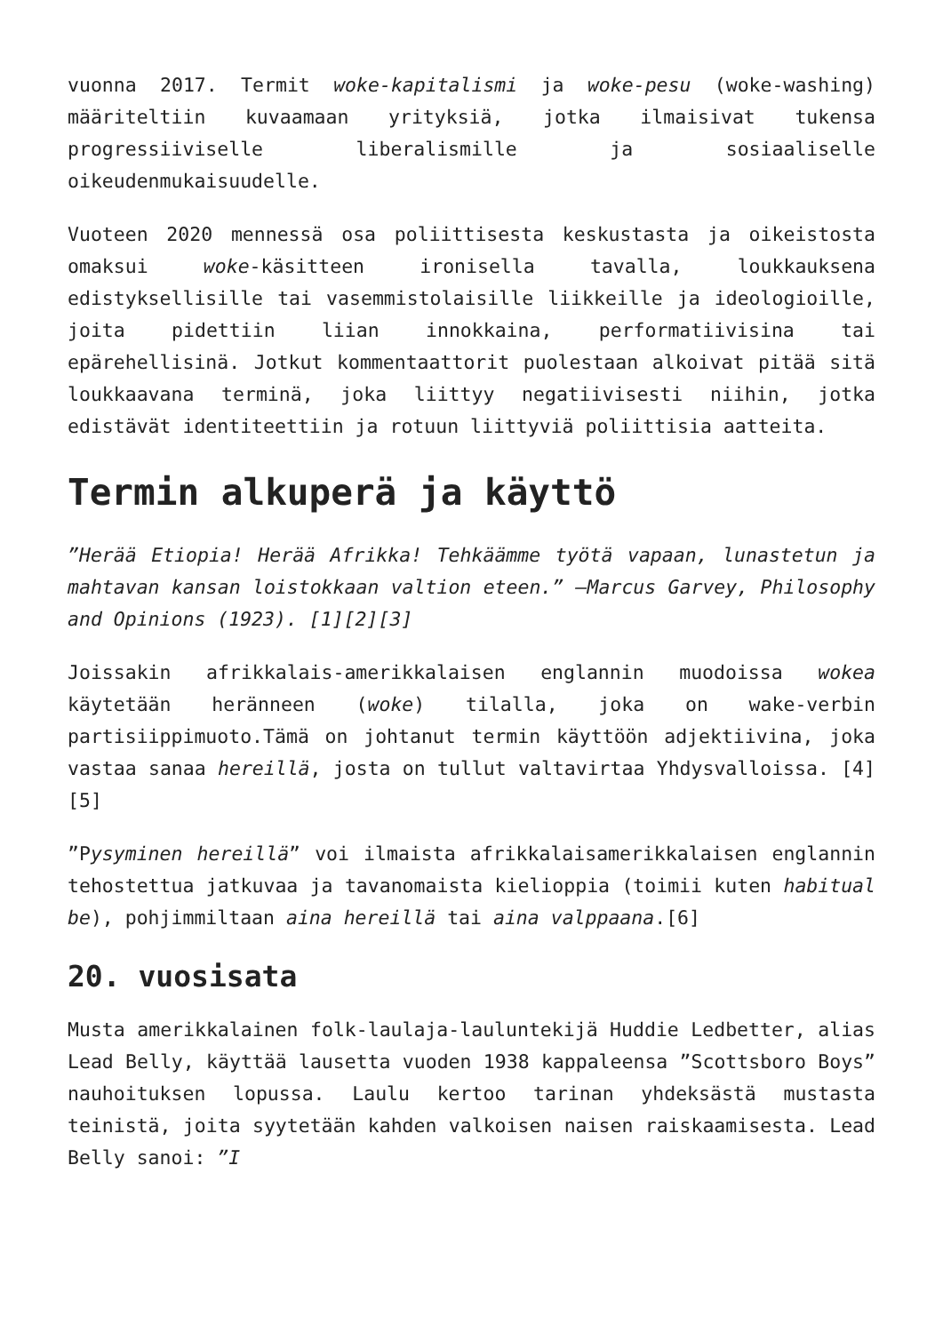vuonna 2017. Termit woke-kapitalismi ja woke-pesu (woke-washing) määriteltiin kuvaamaan yrityksiä, jotka ilmaisivat tukensa progressiiviselle liberalismille ja sosiaaliselle oikeudenmukaisuudelle.
Vuoteen 2020 mennessä osa poliittisesta keskustasta ja oikeistosta omaksui woke-käsitteen ironisella tavalla, loukkauksena edistyksellisille tai vasemmistolaisille liikkeille ja ideologioille, joita pidettiin liian innokkaina, performatiivisina tai epärehellisinä. Jotkut kommentaattorit puolestaan alkoivat pitää sitä loukkaavana terminä, joka liittyy negatiivisesti niihin, jotka edistävät identiteettiin ja rotuun liittyviä poliittisia aatteita.
Termin alkuperä ja käyttö
”Herää Etiopia! Herää Afrikka! Tehkäämme työtä vapaan, lunastetun ja mahtavan kansan loistokkaan valtion eteen.” —Marcus Garvey, Philosophy and Opinions (1923). [1][2][3]
Joissakin afrikkalais-amerikkalaisen englannin muodoissa wokea käytetään heränneen (woke) tilalla, joka on wake-verbin partisiippimuoto.Tämä on johtanut termin käyttöön adjektiivina, joka vastaa sanaa hereillä, josta on tullut valtavirtaa Yhdysvalloissa. [4][5]
”Pysyminen hereillä” voi ilmaista afrikkalaisamerikkalaisen englannin tehostettua jatkuvaa ja tavanomaista kielioppia (toimii kuten habitual be), pohjimmiltaan aina hereillä tai aina valppaana.[6]
20. vuosisata
Musta amerikkalainen folk-laulaja-lauluntekijä Huddie Ledbetter, alias Lead Belly, käyttää lausetta vuoden 1938 kappaleensa ”Scottsboro Boys” nauhoituksen lopussa. Laulu kertoo tarinan yhdeksästä mustasta teinistä, joita syytetään kahden valkoisen naisen raiskaamisesta. Lead Belly sanoi: ”I